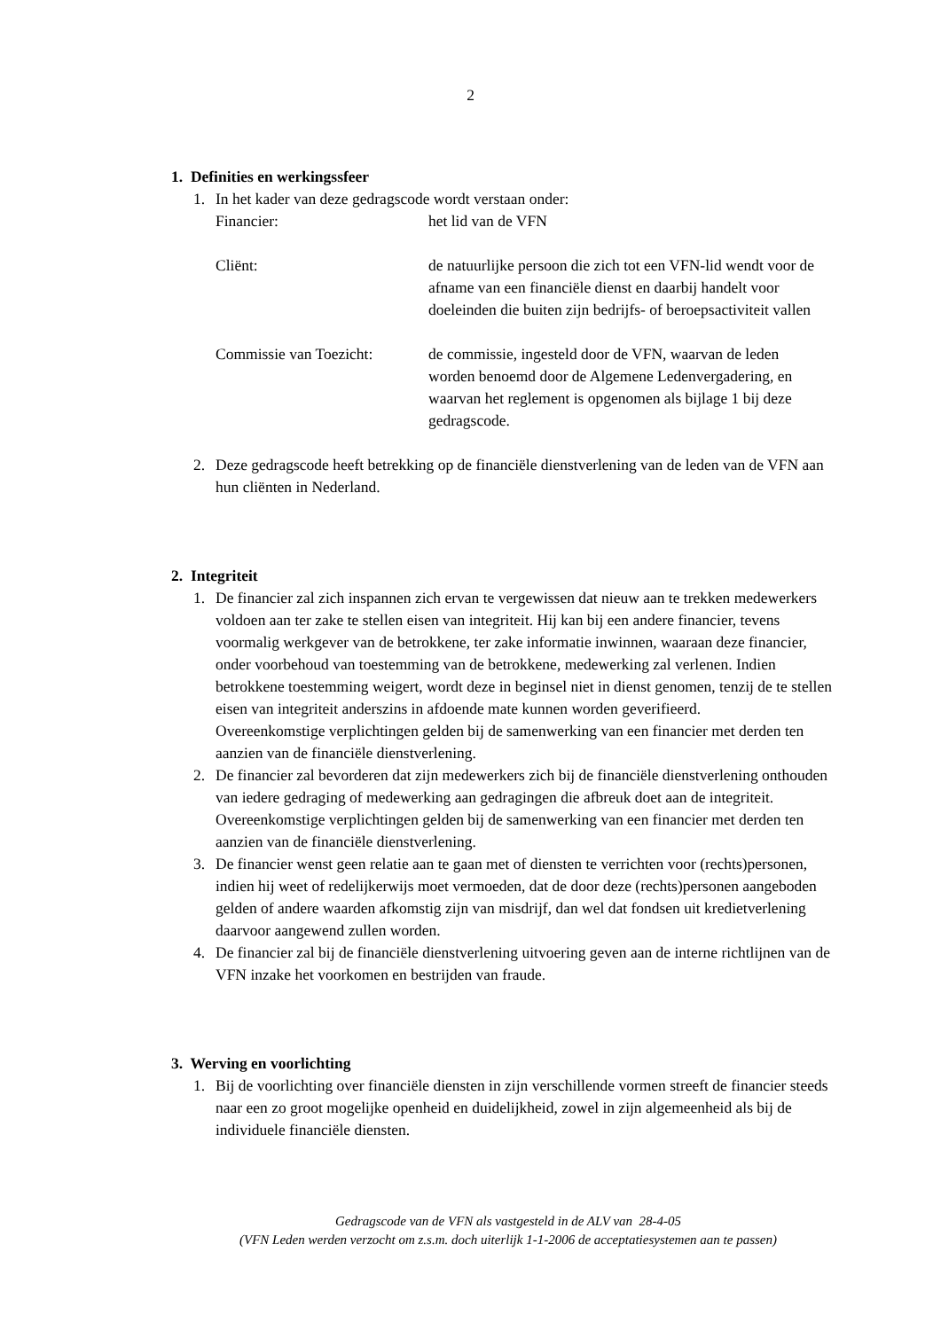2
1. Definities en werkingssfeer
1. In het kader van deze gedragscode wordt verstaan onder:
Financier: het lid van de VFN
Cliënt: de natuurlijke persoon die zich tot een VFN-lid wendt voor de afname van een financiële dienst en daarbij handelt voor doeleinden die buiten zijn bedrijfs- of beroepsactiviteit vallen
Commissie van Toezicht: de commissie, ingesteld door de VFN, waarvan de leden worden benoemd door de Algemene Ledenvergadering, en waarvan het reglement is opgenomen als bijlage 1 bij deze gedragscode.
2. Deze gedragscode heeft betrekking op de financiële dienstverlening van de leden van de VFN aan hun cliënten in Nederland.
2. Integriteit
1. De financier zal zich inspannen zich ervan te vergewissen dat nieuw aan te trekken medewerkers voldoen aan ter zake te stellen eisen van integriteit. Hij kan bij een andere financier, tevens voormalig werkgever van de betrokkene, ter zake informatie inwinnen, waaraan deze financier, onder voorbehoud van toestemming van de betrokkene, medewerking zal verlenen. Indien betrokkene toestemming weigert, wordt deze in beginsel niet in dienst genomen, tenzij de te stellen eisen van integriteit anderszins in afdoende mate kunnen worden geverifieerd.
Overeenkomstige verplichtingen gelden bij de samenwerking van een financier met derden ten aanzien van de financiële dienstverlening.
2. De financier zal bevorderen dat zijn medewerkers zich bij de financiële dienstverlening onthouden van iedere gedraging of medewerking aan gedragingen die afbreuk doet aan de integriteit.
Overeenkomstige verplichtingen gelden bij de samenwerking van een financier met derden ten aanzien van de financiële dienstverlening.
3. De financier wenst geen relatie aan te gaan met of diensten te verrichten voor (rechts)personen, indien hij weet of redelijkerwijs moet vermoeden, dat de door deze (rechts)personen aangeboden gelden of andere waarden afkomstig zijn van misdrijf, dan wel dat fondsen uit kredietverlening daarvoor aangewend zullen worden.
4. De financier zal bij de financiële dienstverlening uitvoering geven aan de interne richtlijnen van de VFN inzake het voorkomen en bestrijden van fraude.
3. Werving en voorlichting
1. Bij de voorlichting over financiële diensten in zijn verschillende vormen streeft de financier steeds naar een zo groot mogelijke openheid en duidelijkheid, zowel in zijn algemeenheid als bij de individuele financiële diensten.
Gedragscode van de VFN als vastgesteld in de ALV van 28-4-05
(VFN Leden werden verzocht om z.s.m. doch uiterlijk 1-1-2006 de acceptatiesystemen aan te passen)